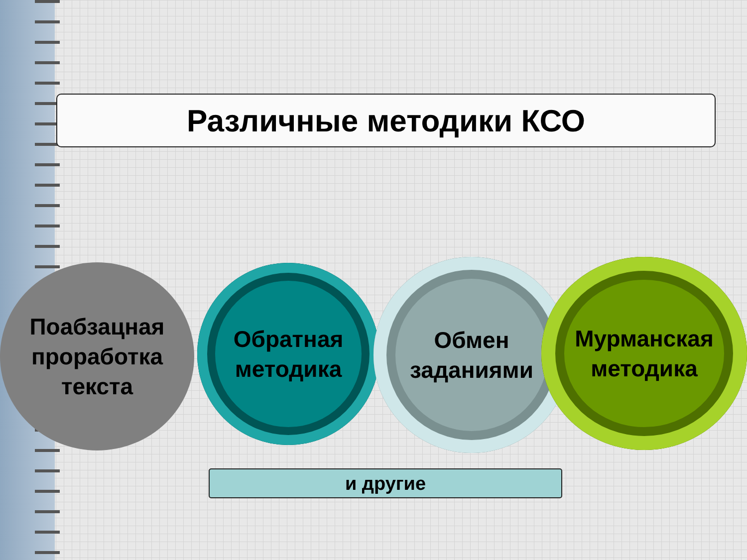Различные методики КСО
Поабзацная
проработка
текста
Обратная
методика
Обмен
заданиями
Мурманская
методика
и другие